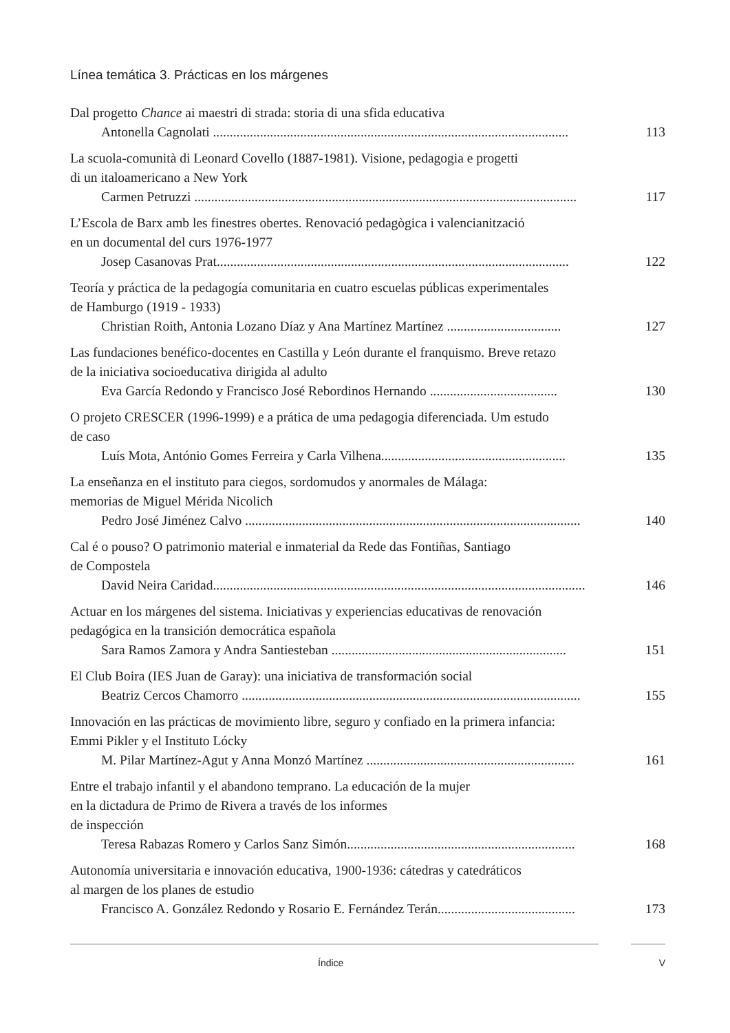Línea temática 3. Prácticas en los márgenes
Dal progetto Chance ai maestri di strada: storia di una sfida educativa
Antonella Cagnolati .......................................................................................................... 113
La scuola-comunità di Leonard Covello (1887-1981). Visione, pedagogia e progetti
di un italoamericano a New York
Carmen Petruzzi .................................................................................................................. 117
L’Escola de Barx amb les finestres obertes. Renovació pedagògica i valencianització
en un documental del curs 1976-1977
Josep Casanovas Prat......................................................................................................... 122
Teoría y práctica de la pedagogía comunitaria en cuatro escuelas públicas experimentales
de Hamburgo (1919 - 1933)
Christian Roith, Antonia Lozano Díaz y Ana Martínez Martínez .................................. 127
Las fundaciones benéfico-docentes en Castilla y León durante el franquismo. Breve retazo
de la iniciativa socioeducativa dirigida al adulto
Eva García Redondo y Francisco José Rebordinos Hernando ...................................... 130
O projeto CRESCER (1996-1999) e a prática de uma pedagogia diferenciada. Um estudo
de caso
Luís Mota, António Gomes Ferreira y Carla Vilhena....................................................... 135
La enseñanza en el instituto para ciegos, sordomudos y anormales de Málaga:
memorias de Miguel Mérida Nicolich
Pedro José Jiménez Calvo .................................................................................................... 140
Cal é o pouso? O patrimonio material e inmaterial da Rede das Fontiñas, Santiago
de Compostela
David Neira Caridad............................................................................................................... 146
Actuar en los márgenes del sistema. Iniciativas y experiencias educativas de renovación
pedagógica en la transición democrática española
Sara Ramos Zamora y Andra Santiesteban ...................................................................... 151
El Club Boira (IES Juan de Garay): una iniciativa de transformación social
Beatriz Cercos Chamorro ..................................................................................................... 155
Innovación en las prácticas de movimiento libre, seguro y confiado en la primera infancia:
Emmi Pikler y el Instituto Lócky
M. Pilar Martínez-Agut y Anna Monzó Martínez .............................................................. 161
Entre el trabajo infantil y el abandono temprano. La educación de la mujer
en la dictadura de Primo de Rivera a través de los informes
de inspección
Teresa Rabazas Romero y Carlos Sanz Simón.................................................................... 168
Autonomía universitaria e innovación educativa, 1900-1936: cátedras y catedráticos
al margen de los planes de estudio
Francisco A. González Redondo y Rosario E. Fernández Terán......................................... 173
Índice V